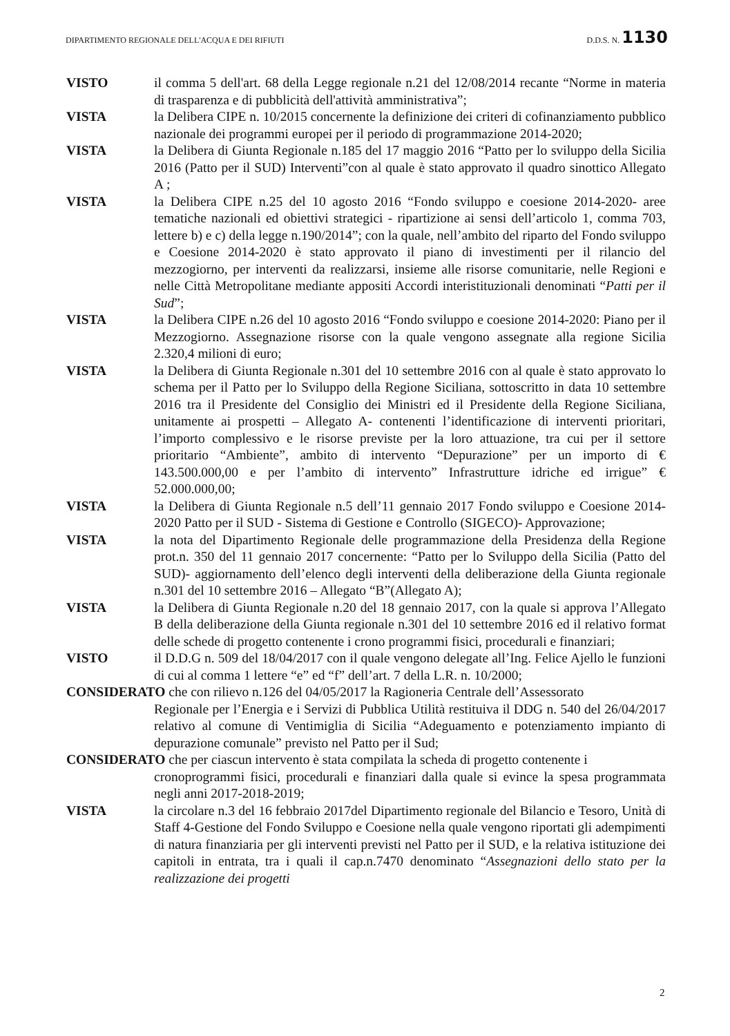DIPARTIMENTO REGIONALE DELL'ACQUA E DEI RIFIUTI D.D.S. N. 1130
VISTO il comma 5 dell'art. 68 della Legge regionale n.21 del 12/08/2014 recante “Norme in materia di trasparenza e di pubblicità dell'attività amministrativa”;
VISTA la Delibera CIPE n. 10/2015 concernente la definizione dei criteri di cofinanziamento pubblico nazionale dei programmi europei per il periodo di programmazione 2014-2020;
VISTA la Delibera di Giunta Regionale n.185 del 17 maggio 2016 “Patto per lo sviluppo della Sicilia 2016 (Patto per il SUD) Interventi”con al quale è stato approvato il quadro sinottico Allegato A ;
VISTA la Delibera CIPE n.25 del 10 agosto 2016 “Fondo sviluppo e coesione 2014-2020- aree tematiche nazionali ed obiettivi strategici - ripartizione ai sensi dell’articolo 1, comma 703, lettere b) e c) della legge n.190/2014”; con la quale, nell’ambito del riparto del Fondo sviluppo e Coesione 2014-2020 è stato approvato il piano di investimenti per il rilancio del mezzogiorno, per interventi da realizzarsi, insieme alle risorse comunitarie, nelle Regioni e nelle Città Metropolitane mediante appositi Accordi interistituzionali denominati “Patti per il Sud”;
VISTA la Delibera CIPE n.26 del 10 agosto 2016 “Fondo sviluppo e coesione 2014-2020: Piano per il Mezzogiorno. Assegnazione risorse con la quale vengono assegnate alla regione Sicilia 2.320,4 milioni di euro;
VISTA la Delibera di Giunta Regionale n.301 del 10 settembre 2016 con al quale è stato approvato lo schema per il Patto per lo Sviluppo della Regione Siciliana, sottoscritto in data 10 settembre 2016 tra il Presidente del Consiglio dei Ministri ed il Presidente della Regione Siciliana, unitamente ai prospetti – Allegato A- contenenti l’identificazione di interventi prioritari, l’importo complessivo e le risorse previste per la loro attuazione, tra cui per il settore prioritario “Ambiente”, ambito di intervento “Depurazione” per un importo di € 143.500.000,00 e per l’ambito di intervento” Infrastrutture idriche ed irrigue” € 52.000.000,00;
VISTA la Delibera di Giunta Regionale n.5 dell’11 gennaio 2017 Fondo sviluppo e Coesione 2014-2020 Patto per il SUD - Sistema di Gestione e Controllo (SIGECO)- Approvazione;
VISTA la nota del Dipartimento Regionale delle programmazione della Presidenza della Regione prot.n. 350 del 11 gennaio 2017 concernente: “Patto per lo Sviluppo della Sicilia (Patto del SUD)- aggiornamento dell’elenco degli interventi della deliberazione della Giunta regionale n.301 del 10 settembre 2016 – Allegato “B”(Allegato A);
VISTA la Delibera di Giunta Regionale n.20 del 18 gennaio 2017, con la quale si approva l’Allegato B della deliberazione della Giunta regionale n.301 del 10 settembre 2016 ed il relativo format delle schede di progetto contenente i crono programmi fisici, procedurali e finanziari;
VISTO il D.D.G n. 509 del 18/04/2017 con il quale vengono delegate all’Ing. Felice Ajello le funzioni di cui al comma 1 lettere “e” ed “f” dell’art. 7 della L.R. n. 10/2000;
CONSIDERATO che con rilievo n.126 del 04/05/2017 la Ragioneria Centrale dell’Assessorato
Regionale per l’Energia e i Servizi di Pubblica Utilità restituiva il DDG n. 540 del 26/04/2017 relativo al comune di Ventimiglia di Sicilia “Adeguamento e potenziamento impianto di depurazione comunale” previsto nel Patto per il Sud;
CONSIDERATO che per ciascun intervento è stata compilata la scheda di progetto contenente i
cronoprogrammi fisici, procedurali e finanziari dalla quale si evince la spesa programmata negli anni 2017-2018-2019;
VISTA la circolare n.3 del 16 febbraio 2017del Dipartimento regionale del Bilancio e Tesoro, Unità di Staff 4-Gestione del Fondo Sviluppo e Coesione nella quale vengono riportati gli adempimenti di natura finanziaria per gli interventi previsti nel Patto per il SUD, e la relativa istituzione dei capitoli in entrata, tra i quali il cap.n.7470 denominato “Assegnazioni dello stato per la realizzazione dei progetti
2